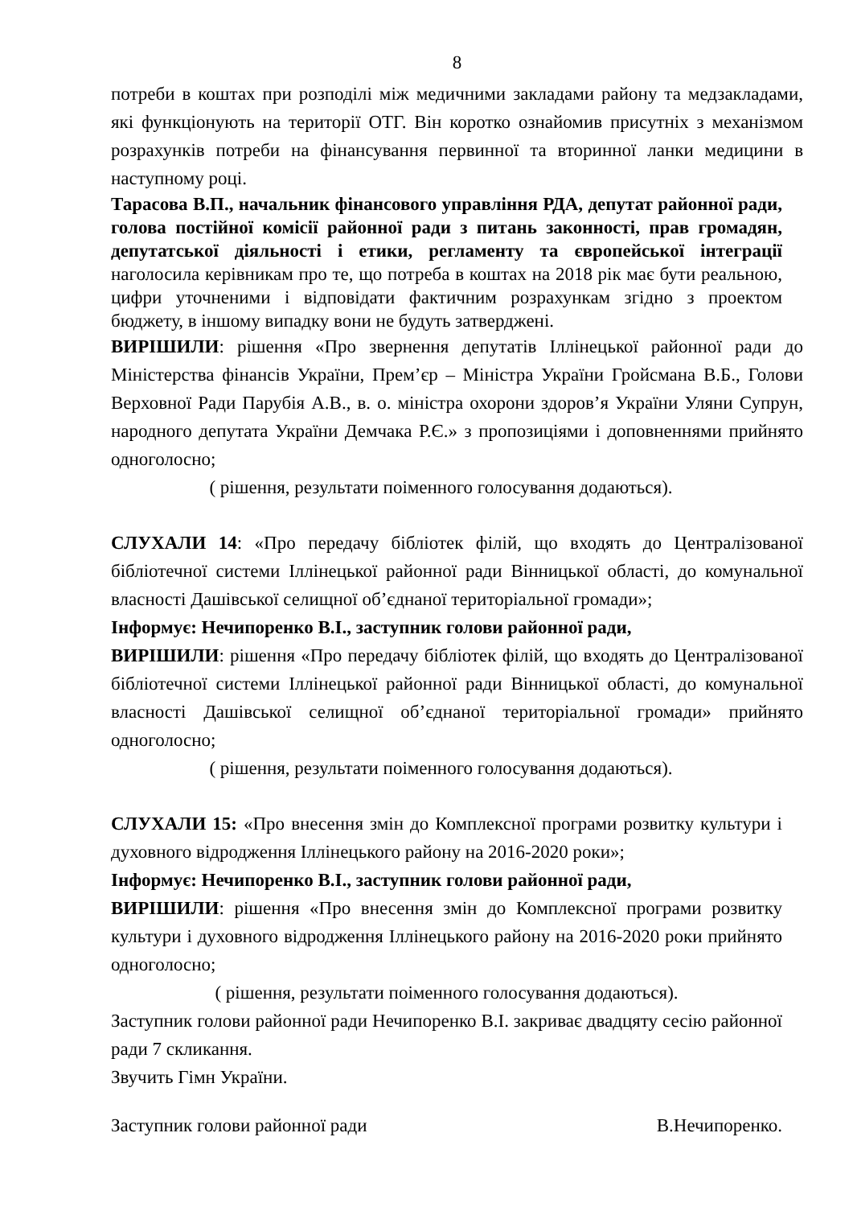8
потреби в коштах при розподілі між медичними закладами району та медзакладами, які функціонують на території ОТГ. Він коротко ознайомив присутніх з механізмом розрахунків потреби на фінансування первинної та вторинної ланки медицини в наступному році.
Тарасова В.П., начальник фінансового управління РДА, депутат районної ради, голова постійної комісії районної ради з питань законності, прав громадян, депутатської діяльності і етики, регламенту та європейської інтеграції наголосила керівникам про те, що потреба в коштах на 2018 рік має бути реальною, цифри уточненими і відповідати фактичним розрахункам згідно з проектом бюджету, в іншому випадку вони не будуть затверджені.
ВИРІШИЛИ: рішення «Про звернення депутатів Іллінецької районної ради до Міністерства фінансів України, Прем’єр – Міністра України Гройсмана В.Б., Голови Верховної Ради Парубія А.В., в. о. міністра охорони здоров’я України Уляни Супрун, народного депутата України Демчака Р.Є.» з пропозиціями і доповненнями прийнято одноголосно;
( рішення, результати поіменного голосування додаються).
СЛУХАЛИ 14: «Про передачу бібліотек філій, що входять до Централізованої бібліотечної системи Іллінецької районної ради Вінницької області, до комунальної власності Дашівської селищної об’єднаної територіальної громади»;
Інформує: Нечипоренко В.І., заступник голови районної ради,
ВИРІШИЛИ: рішення «Про передачу бібліотек філій, що входять до Централізованої бібліотечної системи Іллінецької районної ради Вінницької області, до комунальної власності Дашівської селищної об’єднаної територіальної громади» прийнято одноголосно;
( рішення, результати поіменного голосування додаються).
СЛУХАЛИ 15: «Про внесення змін до Комплексної програми розвитку культури і духовного відродження Іллінецького району на 2016-2020 роки»;
Інформує: Нечипоренко В.І., заступник голови районної ради,
ВИРІШИЛИ: рішення «Про внесення змін до Комплексної програми розвитку культури і духовного відродження Іллінецького району на 2016-2020 роки прийнято одноголосно;
( рішення, результати поіменного голосування додаються).
Заступник голови районної ради Нечипоренко В.І. закриває двадцяту сесію районної ради 7 скликання.
Звучить Гімн України.
Заступник голови районної ради В.Нечипоренко.